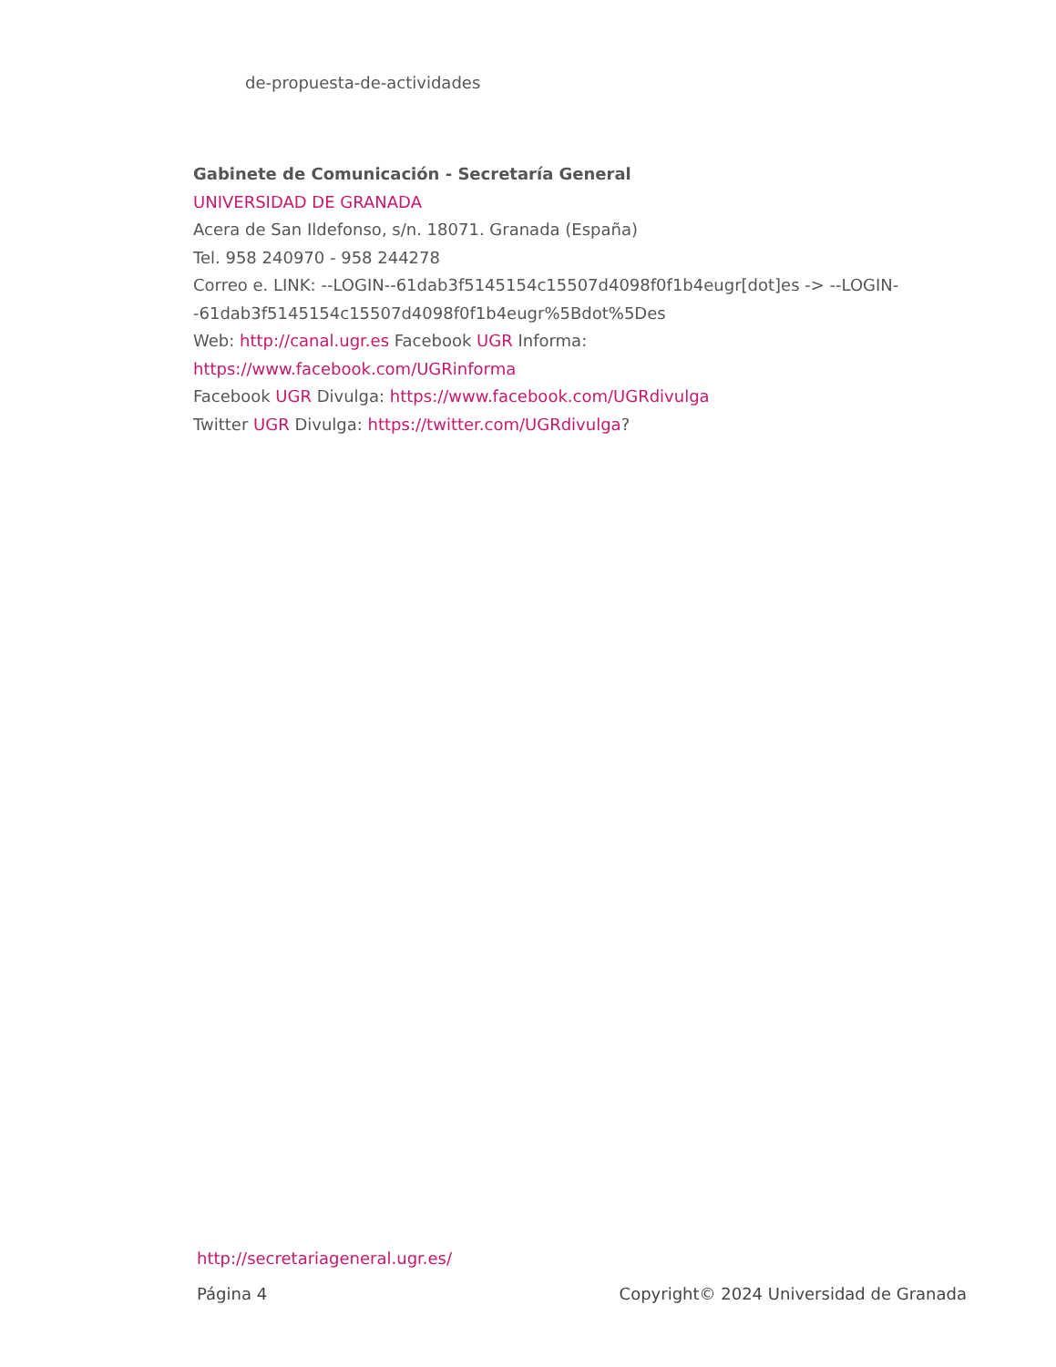de-propuesta-de-actividades
Gabinete de Comunicación - Secretaría General
UNIVERSIDAD DE GRANADA
Acera de San Ildefonso, s/n. 18071. Granada (España)
Tel. 958 240970 - 958 244278
Correo e. LINK: --LOGIN--61dab3f5145154c15507d4098f0f1b4eugr[dot]es -> --LOGIN--61dab3f5145154c15507d4098f0f1b4eugr%5Bdot%5Des
Web: http://canal.ugr.es Facebook UGR Informa:
https://www.facebook.com/UGRinforma
Facebook UGR Divulga: https://www.facebook.com/UGRdivulga
Twitter UGR Divulga: https://twitter.com/UGRdivulga?
http://secretariageneral.ugr.es/
Página 4 Copyright© 2024 Universidad de Granada